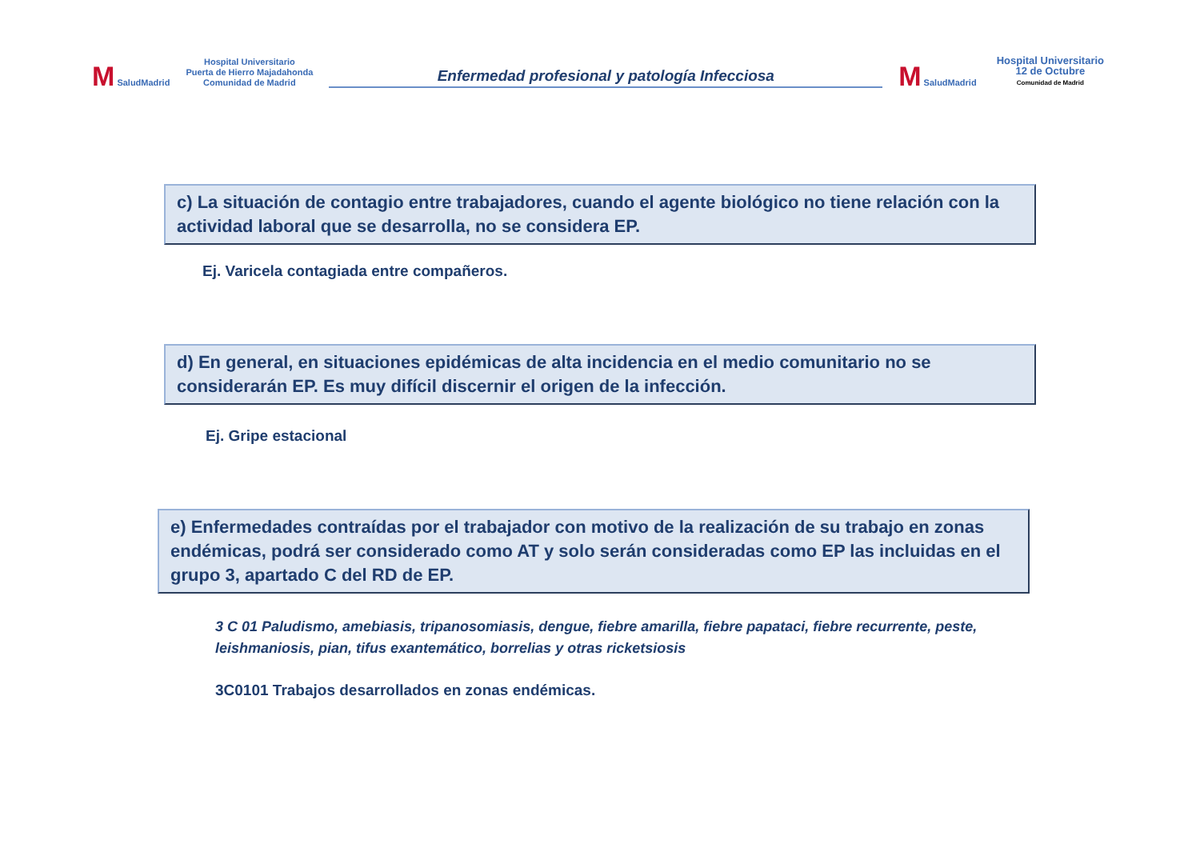M SaludMadrid
Hospital Universitario
Puerta de Hierro Majadahonda
Comunidad de Madrid
Enfermedad profesional y patología Infecciosa
M SaludMadrid
Hospital Universitario
12 de Octubre
Comunidad de Madrid
c) La situación de contagio entre trabajadores, cuando el agente biológico no tiene relación con la actividad laboral que se desarrolla, no se considera EP.
Ej. Varicela contagiada entre compañeros.
d) En general, en situaciones epidémicas de alta incidencia en el medio comunitario no se considerarán EP. Es muy difícil discernir el origen de la infección.
Ej. Gripe estacional
e) Enfermedades contraídas por el trabajador con motivo de la realización de su trabajo en zonas endémicas, podrá ser considerado como AT y solo serán consideradas como EP las incluidas en el grupo 3, apartado C del RD de EP.
3 C 01 Paludismo, amebiasis, tripanosomiasis, dengue, fiebre amarilla, fiebre papataci, fiebre recurrente, peste, leishmaniosis, pian, tifus exantemático, borrelias y otras ricketsiosis
3C0101 Trabajos desarrollados en zonas endémicas.